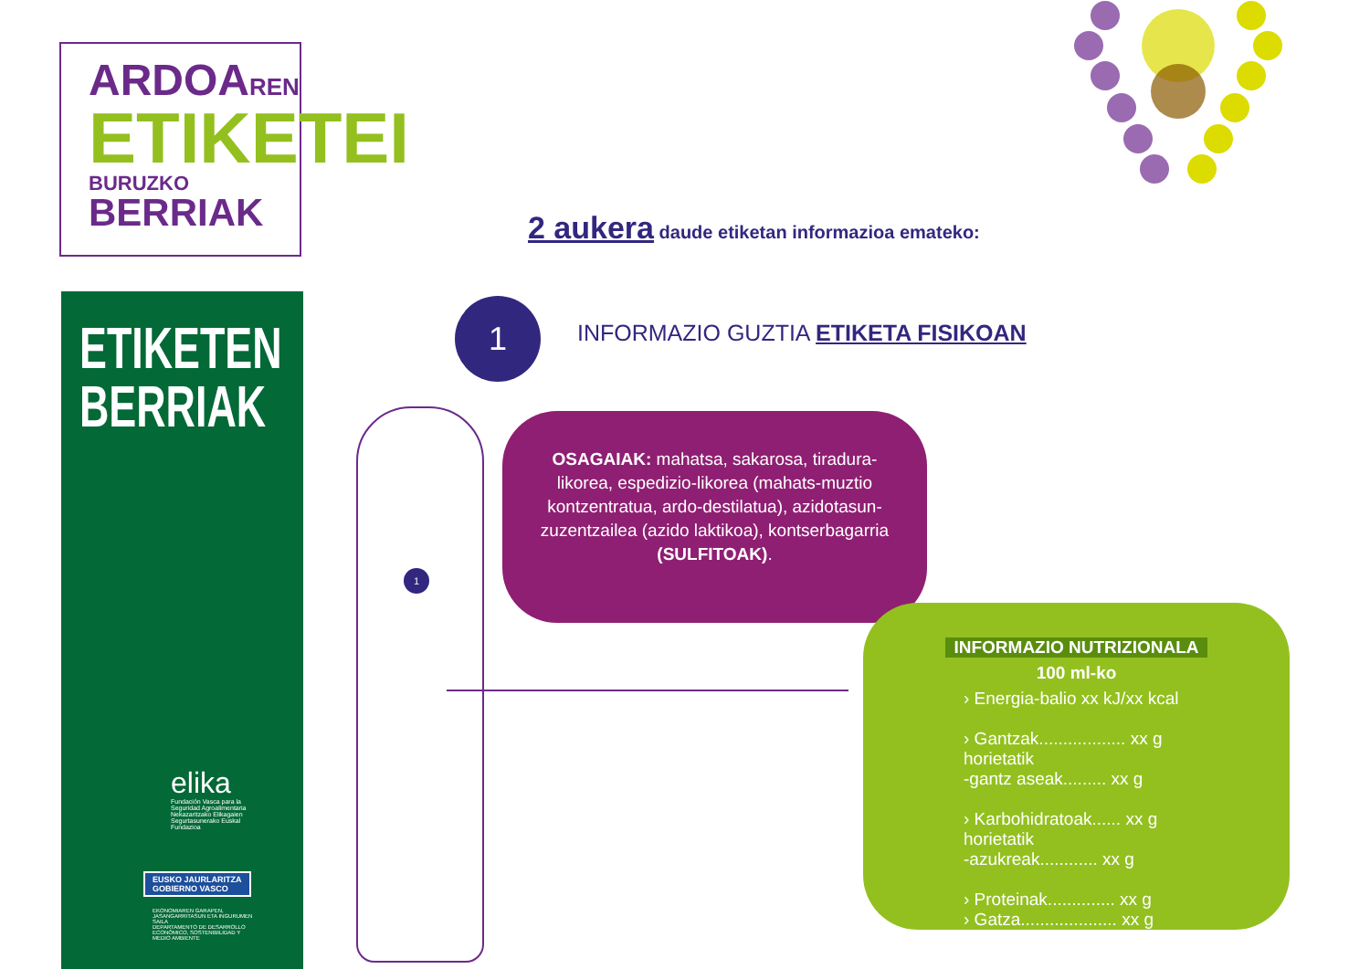ARDOAREN
ETIKETEI
BURUZKO BERRIAK
ETIKETEN
BERRIAK
elika
Fundación Vasca para la Seguridad Agroalimentaria Nekazaritzako Elikagaien Segurtasunerako Euskal Fundazioa
EUSKO JAURLARITZA
GOBIERNO VASCO
EKONOMIAREN GARAPEN, JASANGARRITASUN ETA INGURUMEN SAILA
DEPARTAMENTO DE DESARROLLO ECONÓMICO, SOSTENIBILIDAD Y MEDIO AMBIENTE
2 aukera daude etiketan informazioa emateko:
1
INFORMAZIO GUZTIA ETIKETA FISIKOAN
1
OSAGAIAK: mahatsa, sakarosa, tiradura-likorea, espedizio-likorea (mahats-muztio kontzentratua, ardo-destilatua), azidotasun-zuzentzailea (azido laktikoa), kontserbagarria (SULFITOAK).
INFORMAZIO NUTRIZIONALA
100 ml-ko
› Energia-balio xx kJ/xx kcal
› Gantzak.................. xx g
horietatik
-gantz aseak......... xx g
› Karbohidratoak...... xx g
horietatik
-azukreak............ xx g
› Proteinak.............. xx g
› Gatza.................... xx g